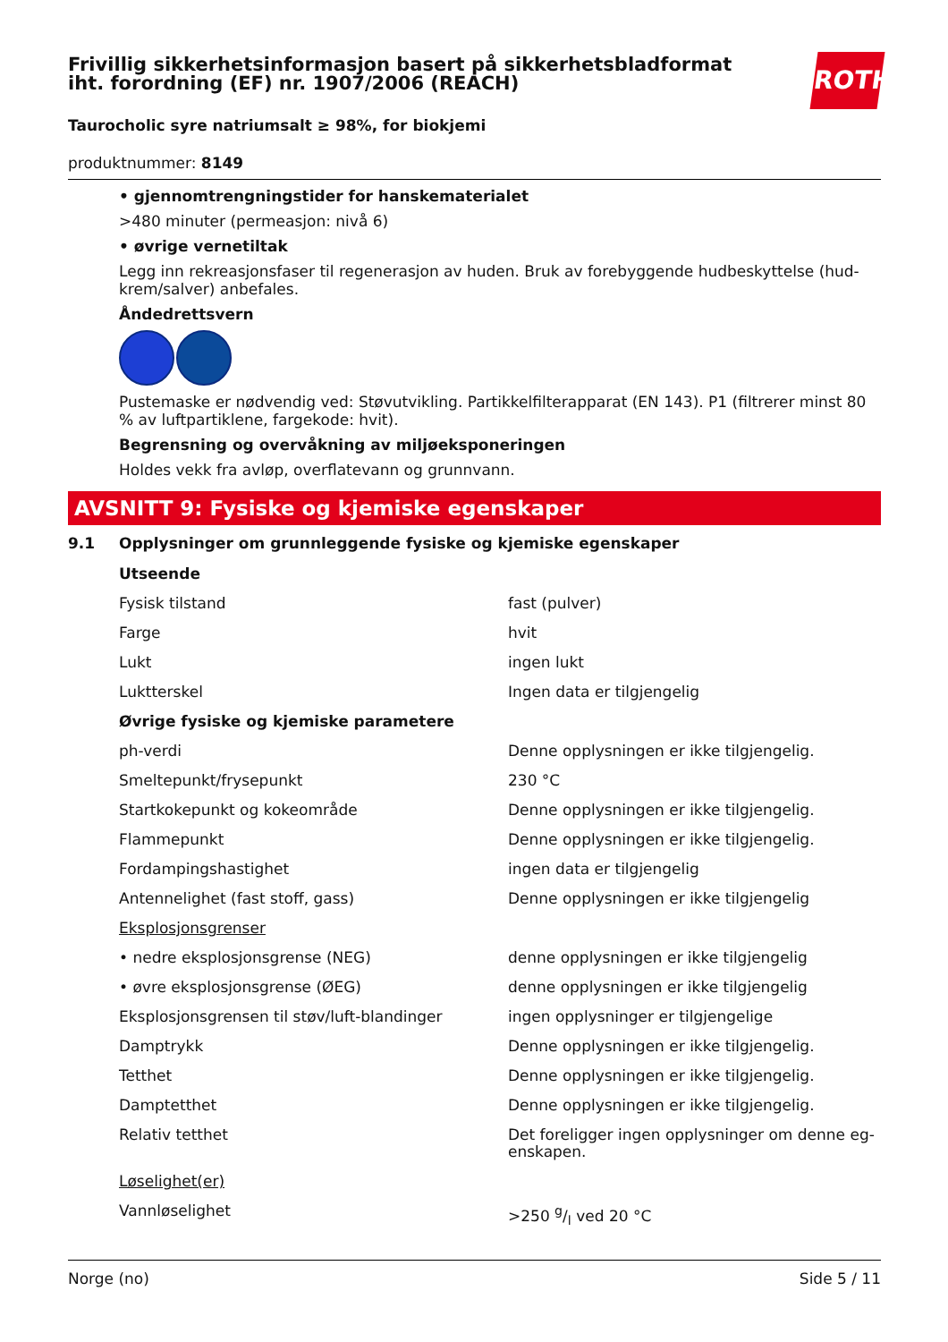Frivillig sikkerhetsinformasjon basert på sikkerhetsbladformat
iht. forordning (EF) nr. 1907/2006 (REACH)
ROTH
Taurocholic syre natriumsalt ≥ 98%, for biokjemi
produktnummer: 8149
• gjennomtrengningstider for hanskematerialet
>480 minuter (permeasjon: nivå 6)
• øvrige vernetiltak
Legg inn rekreasjonsfaser til regenerasjon av huden. Bruk av forebyggende hudbeskyttelse (hud-krem/salver) anbefales.
Åndedrettsvern
Pustemaske er nødvendig ved: Støvutvikling. Partikkelfilterapparat (EN 143). P1 (filtrerer minst 80 % av luftpartiklene, fargekode: hvit).
Begrensning og overvåkning av miljøeksponeringen
Holdes vekk fra avløp, overflatevann og grunnvann.
AVSNITT 9: Fysiske og kjemiske egenskaper
9.1 Opplysninger om grunnleggende fysiske og kjemiske egenskaper
| Utseende | |
| Fysisk tilstand | fast (pulver) |
| Farge | hvit |
| Lukt | ingen lukt |
| Luktterskel | Ingen data er tilgjengelig |
| Øvrige fysiske og kjemiske parametere | |
| ph-verdi | Denne opplysningen er ikke tilgjengelig. |
| Smeltepunkt/frysepunkt | 230 °C |
| Startkokepunkt og kokeområde | Denne opplysningen er ikke tilgjengelig. |
| Flammepunkt | Denne opplysningen er ikke tilgjengelig. |
| Fordampingshastighet | ingen data er tilgjengelig |
| Antennelighet (fast stoff, gass) | Denne opplysningen er ikke tilgjengelig |
| Eksplosjonsgrenser | |
| • nedre eksplosjonsgrense (NEG) | denne opplysningen er ikke tilgjengelig |
| • øvre eksplosjonsgrense (ØEG) | denne opplysningen er ikke tilgjengelig |
| Eksplosjonsgrensen til støv/luft-blandinger | ingen opplysninger er tilgjengelige |
| Damptrykk | Denne opplysningen er ikke tilgjengelig. |
| Tetthet | Denne opplysningen er ikke tilgjengelig. |
| Damptetthet | Denne opplysningen er ikke tilgjengelig. |
| Relativ tetthet | Det foreligger ingen opplysninger om denne eg-enskapen. |
| Løselighet(er) | |
| Vannløselighet | >250 g/l ved 20 °C |
Norge (no) Side 5 / 11